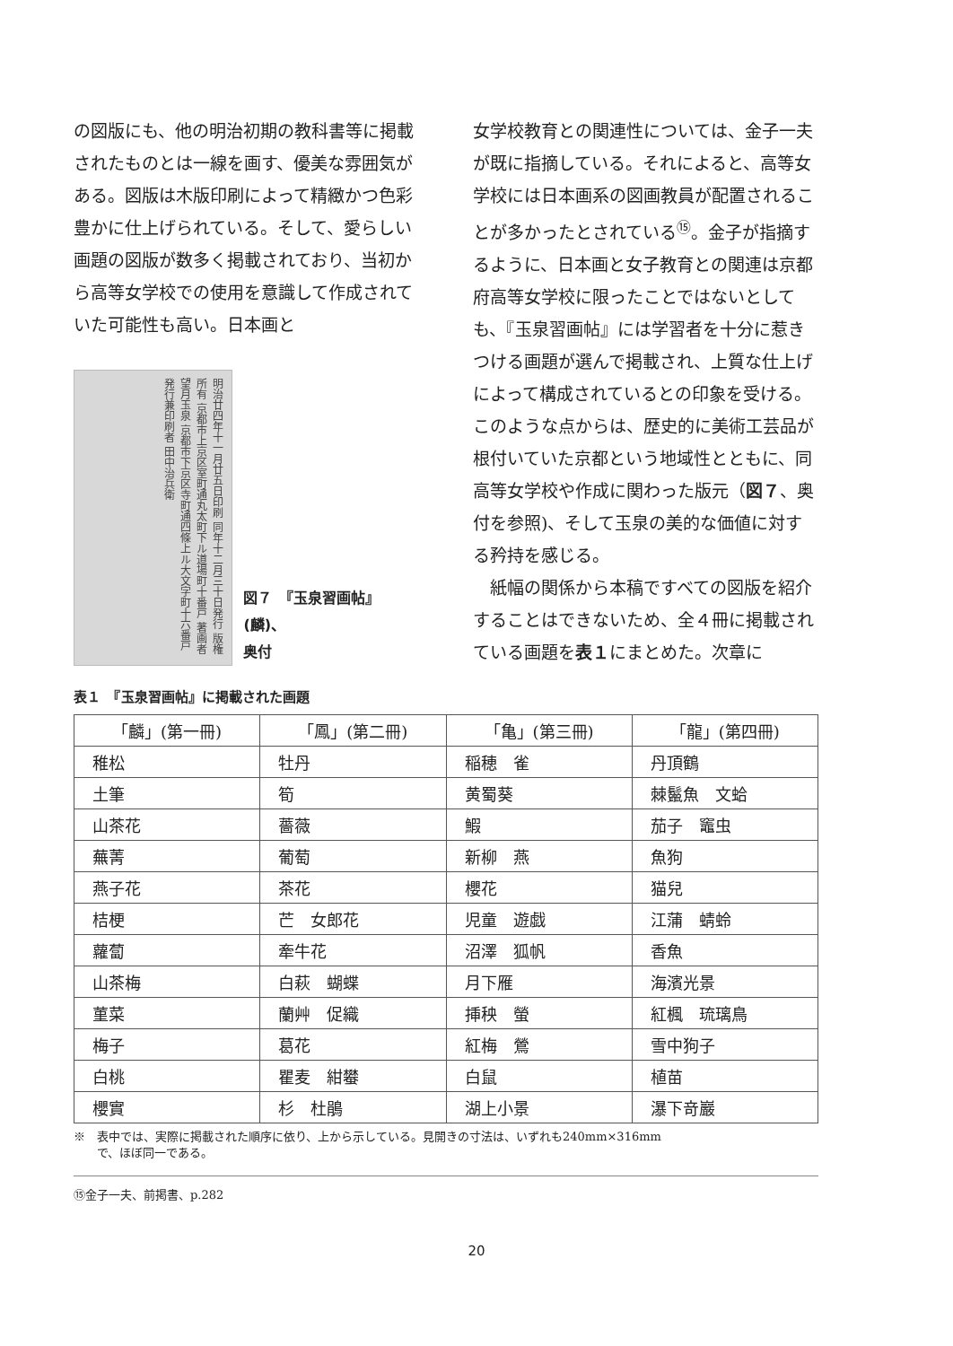の図版にも、他の明治初期の教科書等に掲載されたものとは一線を画す、優美な雰囲気がある。図版は木版印刷によって精緻かつ色彩豊かに仕上げられている。そして、愛らしい画題の図版が数多く掲載されており、当初から高等女学校での使用を意識して作成されていた可能性も高い。日本画と
明治廿四年十一月廿五日印刷 同年十二月三十日発行 版権所有 京都市上京区室町通丸太町下ル道場町十番戸 著画者 望月玉泉 京都市下京区寺町通四條上ル大文字町十六番戸 発行兼印刷者 田中治兵衛
図７　『玉泉習画帖』(麟)、
奥付
女学校教育との関連性については、金子一夫が既に指摘している。それによると、高等女学校には日本画系の図画教員が配置されることが多かったとされている<sup>⑮</sup>。金子が指摘するように、日本画と女子教育との関連は京都府高等女学校に限ったことではないとしても、『玉泉習画帖』には学習者を十分に惹きつける画題が選んで掲載され、上質な仕上げによって構成されているとの印象を受ける。このような点からは、歴史的に美術工芸品が根付いていた京都という地域性とともに、同高等女学校や作成に関わった版元（図７、奥付を参照)、そして玉泉の美的な価値に対する矜持を感じる。
　紙幅の関係から本稿ですべての図版を紹介することはできないため、全４冊に掲載されている画題を表１にまとめた。次章に
表１　『玉泉習画帖』に掲載された画題
| 「麟」(第一冊) | 「鳳」(第二冊) | 「亀」(第三冊) | 「龍」(第四冊) |
| --- | --- | --- | --- |
| 稚松 | 牡丹 | 稲穂 雀 | 丹頂鶴 |
| 土筆 | 筍 | 黄蜀葵 | 棘鬣魚 文蛤 |
| 山茶花 | 薔薇 | 鰕 | 茄子 竈虫 |
| 蕪菁 | 葡萄 | 新柳 燕 | 魚狗 |
| 燕子花 | 茶花 | 櫻花 | 猫兒 |
| 桔梗 | 芒 女郎花 | 児童 遊戯 | 江蒲 蜻蛉 |
| 蘿蔔 | 牽牛花 | 沼澤 狐帆 | 香魚 |
| 山茶梅 | 白萩 蝴蝶 | 月下雁 | 海濱光景 |
| 菫菜 | 蘭艸 促織 | 挿秧 螢 | 紅楓 琉璃鳥 |
| 梅子 | 葛花 | 紅梅 鶯 | 雪中狗子 |
| 白桃 | 瞿麦 紺蠜 | 白鼠 | 植苗 |
| 櫻實 | 杉 杜鵑 | 湖上小景 | 瀑下竒巖 |
※　表中では、実際に掲載された順序に依り、上から示している。見開きの寸法は、いずれも240mm×316mm
　　で、ほぼ同一である。
⑮金子一夫、前掲書、p.282
20